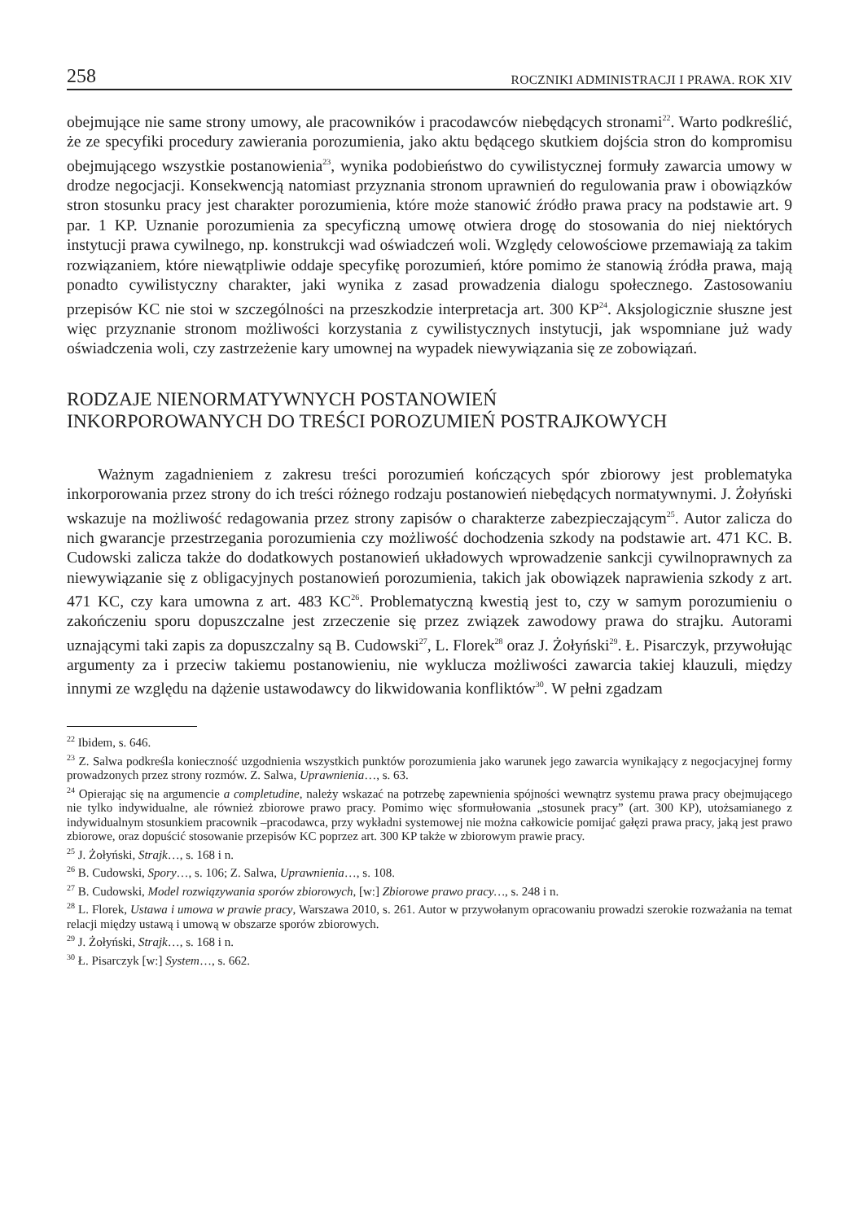258 ROCZNIKI ADMINISTRACJI I PRAWA. ROK XIV
obejmujące nie same strony umowy, ale pracowników i pracodawców niebędących stronami<sup>22</sup>. Warto podkreślić, że ze specyfiki procedury zawierania porozumienia, jako aktu będącego skutkiem dojścia stron do kompromisu obejmującego wszystkie postanowienia<sup>23</sup>, wynika podobieństwo do cywilistycznej formuły zawarcia umowy w drodze negocjacji. Konsekwencją natomiast przyznania stronom uprawnień do regulowania praw i obowiązków stron stosunku pracy jest charakter porozumienia, które może stanowić źródło prawa pracy na podstawie art. 9 par. 1 KP. Uznanie porozumienia za specyficzną umowę otwiera drogę do stosowania do niej niektórych instytucji prawa cywilnego, np. konstrukcji wad oświadczeń woli. Względy celowościowe przemawiają za takim rozwiązaniem, które niewątpliwie oddaje specyfikę porozumień, które pomimo że stanowią źródła prawa, mają ponadto cywilistyczny charakter, jaki wynika z zasad prowadzenia dialogu społecznego. Zastosowaniu przepisów KC nie stoi w szczególności na przeszkodzie interpretacja art. 300 KP<sup>24</sup>. Aksjologicznie słuszne jest więc przyznanie stronom możliwości korzystania z cywilistycznych instytucji, jak wspomniane już wady oświadczenia woli, czy zastrzeżenie kary umownej na wypadek niewywiązania się ze zobowiązań.
RODZAJE NIENORMATYWNYCH POSTANOWIEŃ
INKORPOROWANYCH DO TREŚCI POROZUMIEŃ POSTRAJKOWYCH
Ważnym zagadnieniem z zakresu treści porozumień kończących spór zbiorowy jest problematyka inkorporowania przez strony do ich treści różnego rodzaju postanowień niebędących normatywnymi. J. Żołyński wskazuje na możliwość redagowania przez strony zapisów o charakterze zabezpieczającym<sup>25</sup>. Autor zalicza do nich gwarancje przestrzegania porozumienia czy możliwość dochodzenia szkody na podstawie art. 471 KC. B. Cudowski zalicza także do dodatkowych postanowień układowych wprowadzenie sankcji cywilnoprawnych za niewywiązanie się z obligacyjnych postanowień porozumienia, takich jak obowiązek naprawienia szkody z art. 471 KC, czy kara umowna z art. 483 KC<sup>26</sup>. Problematyczną kwestią jest to, czy w samym porozumieniu o zakończeniu sporu dopuszczalne jest zrzeczenie się przez związek zawodowy prawa do strajku. Autorami uznającymi taki zapis za dopuszczalny są B. Cudowski<sup>27</sup>, L. Florek<sup>28</sup> oraz J. Żołyński<sup>29</sup>. Ł. Pisarczyk, przywołując argumenty za i przeciw takiemu postanowieniu, nie wyklucza możliwości zawarcia takiej klauzuli, między innymi ze względu na dążenie ustawodawcy do likwidowania konfliktów<sup>30</sup>. W pełni zgadzam
<sup>22</sup> Ibidem, s. 646.
<sup>23</sup> Z. Salwa podkreśla konieczność uzgodnienia wszystkich punktów porozumienia jako warunek jego zawarcia wynikający z negocjacyjnej formy prowadzonych przez strony rozmów. Z. Salwa, Uprawnienia…, s. 63.
<sup>24</sup> Opierając się na argumencie a completudine, należy wskazać na potrzebę zapewnienia spójności wewnątrz systemu prawa pracy obejmującego nie tylko indywidualne, ale również zbiorowe prawo pracy. Pomimo więc sformułowania „stosunek pracy” (art. 300 KP), utożsamianego z indywidualnym stosunkiem pracownik –pracodawca, przy wykładni systemowej nie można całkowicie pomijać gałęzi prawa pracy, jaką jest prawo zbiorowe, oraz dopuścić stosowanie przepisów KC poprzez art. 300 KP także w zbiorowym prawie pracy.
<sup>25</sup> J. Żołyński, Strajk…, s. 168 i n.
<sup>26</sup> B. Cudowski, Spory…, s. 106; Z. Salwa, Uprawnienia…, s. 108.
<sup>27</sup> B. Cudowski, Model rozwiązywania sporów zbiorowych, [w:] Zbiorowe prawo pracy…, s. 248 i n.
<sup>28</sup> L. Florek, Ustawa i umowa w prawie pracy, Warszawa 2010, s. 261. Autor w przywołanym opracowaniu prowadzi szerokie rozważania na temat relacji między ustawą i umową w obszarze sporów zbiorowych.
<sup>29</sup> J. Żołyński, Strajk…, s. 168 i n.
<sup>30</sup> Ł. Pisarczyk [w:] System…, s. 662.